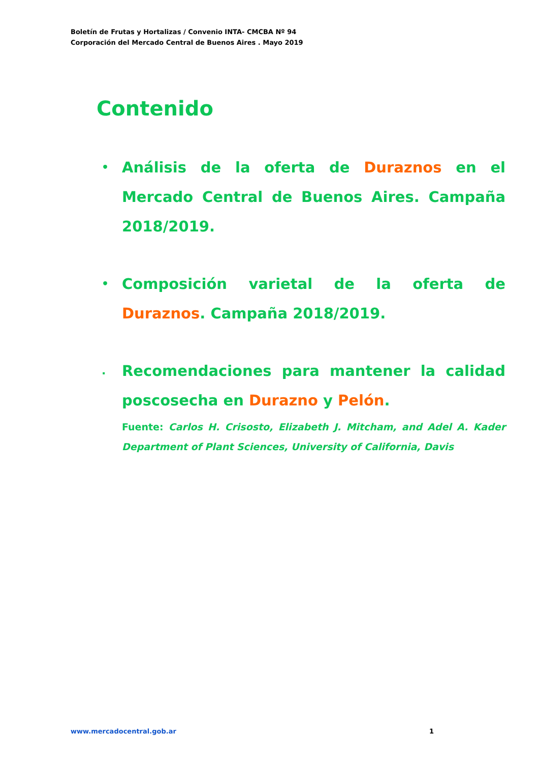Boletín de Frutas y Hortalizas / Convenio INTA- CMCBA Nº 94
Corporación del Mercado Central de Buenos Aires . Mayo 2019
Contenido
•
Análisis de la oferta de Duraznos en el Mercado Central de Buenos Aires. Campaña 2018/2019.
•
Composición varietal de la oferta de Duraznos. Campaña 2018/2019.
.
Recomendaciones para mantener la calidad poscosecha en Durazno y Pelón.
Fuente: Carlos H. Crisosto, Elizabeth J. Mitcham, and Adel A. Kader Department of Plant Sciences, University of California, Davis
www.mercadocentral.gob.ar 1